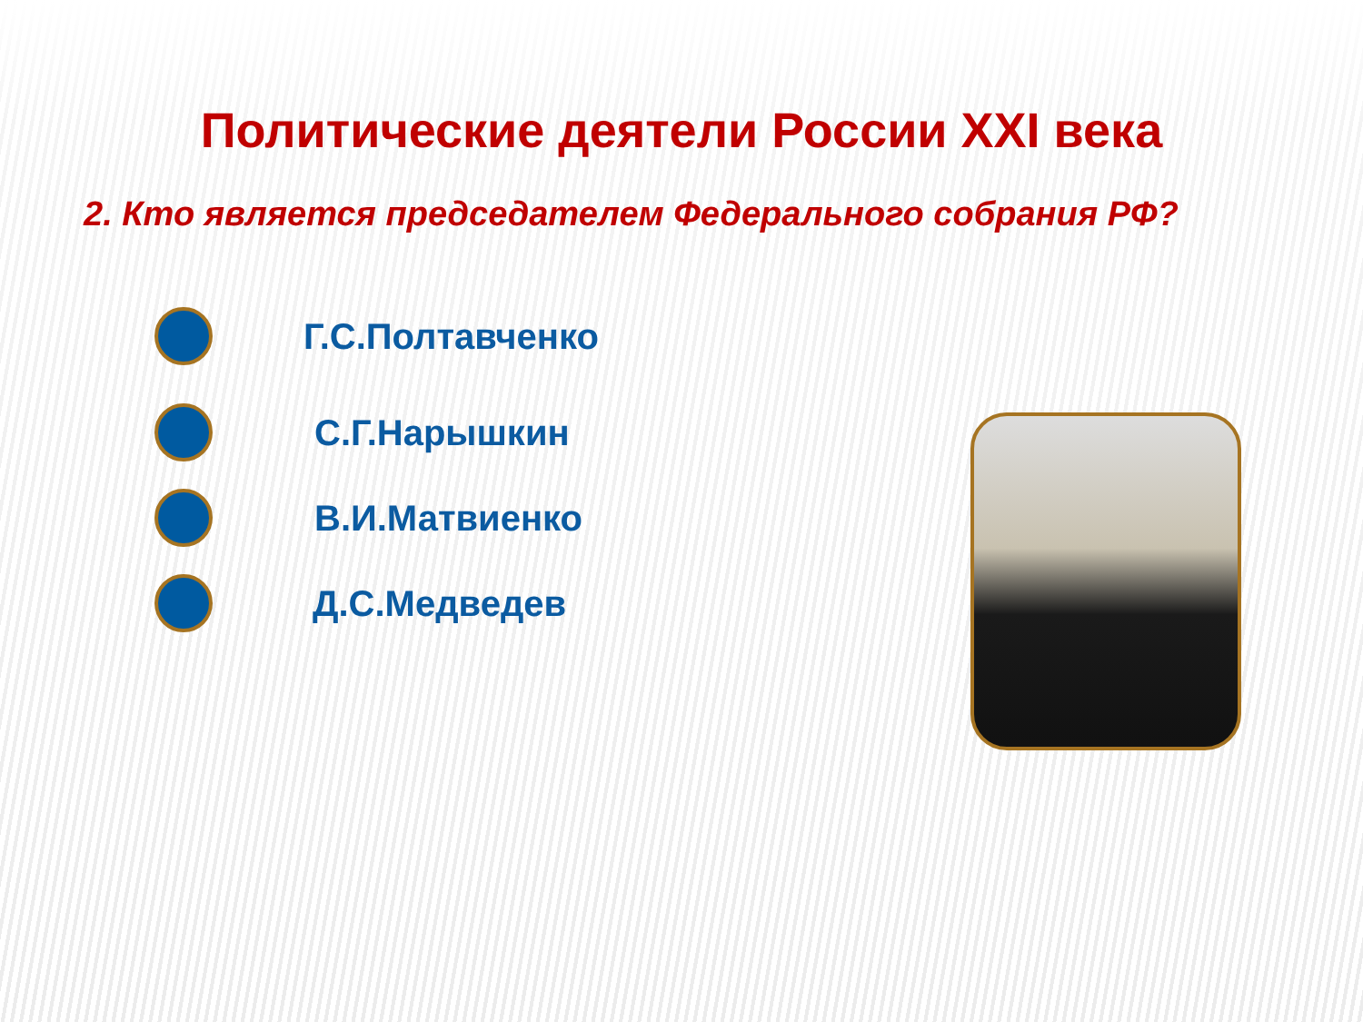Политические деятели России XXI века
2. Кто является председателем Федерального собрания РФ?
Г.С.Полтавченко
С.Г.Нарышкин
В.И.Матвиенко
Д.С.Медведев